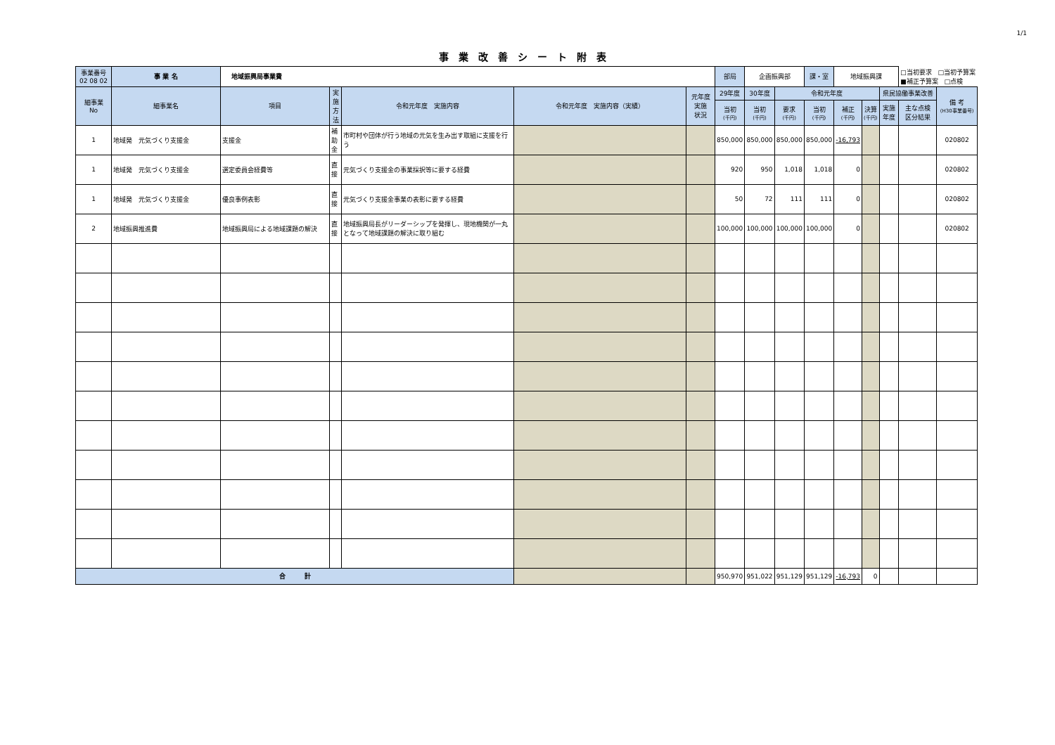1/1
事業改善シート附表
| 事業番号 02 08 02 | 事 業 名 | 地域振興局事業費 | | | | | 部局 | 企画振興部 | | 課・室 | 地域振興課 | | | □当初要求 □当初予算案 ■補正予算案 □点検 | |
| 細事業 No | 細事業名 | 項目 | 実施方法 | 令和元年度 実施内容 | 令和元年度 実施内容（実績） | 元年度 実施 状況 | 29年度 | 30年度 | 令和元年度 | | | | 県民協働事業改善 | | 備 考 (H30事業番号) |
| | | | | | | | 当初 (千円) | 当初 (千円) | 要求 (千円) | 当初 (千円) | 補正 (千円) | 決算 (千円) | 実施 年度 | 主な点検 区分結果 | |
| 1 | 地域発 元気づくり支援金 | 支援金 | 補助金 | 市町村や団体が行う地域の元気を生み出す取組に支援を行う | | | 850,000 | 850,000 | 850,000 | 850,000 | -16,793 | | | | 020802 |
| 1 | 地域発 元気づくり支援金 | 選定委員会経費等 | 直接 | 元気づくり支援金の事業採択等に要する経費 | | | 920 | 950 | 1,018 | 1,018 | 0 | | | | 020802 |
| 1 | 地域発 元気づくり支援金 | 優良事例表彰 | 直接 | 元気づくり支援金事業の表彰に要する経費 | | | 50 | 72 | 111 | 111 | 0 | | | | 020802 |
| 2 | 地域振興推進費 | 地域振興局による地域課題の解決 | 直接 | 地域振興局長がリーダーシップを発揮し、現地機関が一丸となって地域課題の解決に取り組む | | | 100,000 | 100,000 | 100,000 | 100,000 | 0 | | | | 020802 |
| 合 計 | | | | | | | 950,970 | 951,022 | 951,129 | 951,129 | -16,793 | 0 | | | |